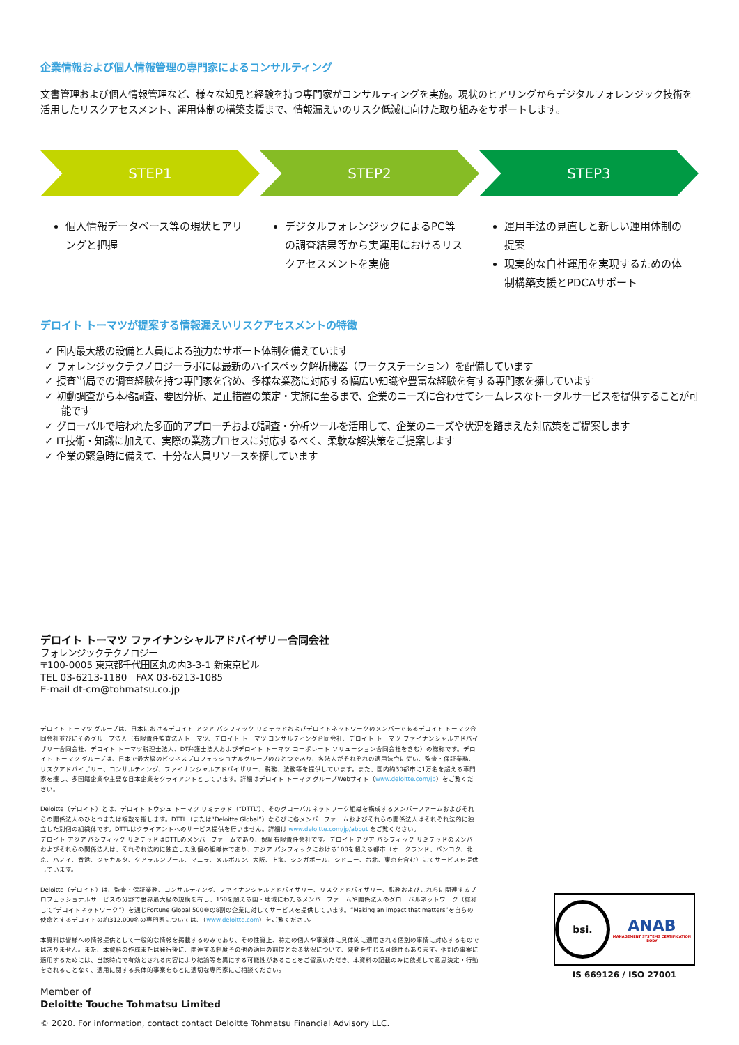企業情報および個人情報管理の専門家によるコンサルティング
文書管理および個人情報管理など、様々な知見と経験を持つ専門家がコンサルティングを実施。現状のヒアリングからデジタルフォレンジック技術を活用したリスクアセスメント、運用体制の構築支援まで、情報漏えいのリスク低減に向けた取り組みをサポートします。
STEP1 STEP2 STEP3
個人情報データベース等の現状ヒアリングと把握
デジタルフォレンジックによるPC等の調査結果等から実運用におけるリスクアセスメントを実施
運用手法の見直しと新しい運用体制の提案
現実的な自社運用を実現するための体制構築支援とPDCAサポート
デロイト トーマツが提案する情報漏えいリスクアセスメントの特徴
✓ 国内最大級の設備と人員による強力なサポート体制を備えています
✓ フォレンジックテクノロジーラボには最新のハイスペック解析機器（ワークステーション）を配備しています
✓ 捜査当局での調査経験を持つ専門家を含め、多様な業務に対応する幅広い知識や豊富な経験を有する専門家を擁しています
✓ 初動調査から本格調査、要因分析、是正措置の策定・実施に至るまで、企業のニーズに合わせてシームレスなトータルサービスを提供することが可能です
✓ グローバルで培われた多面的アプローチおよび調査・分析ツールを活用して、企業のニーズや状況を踏まえた対応策をご提案します
✓ IT技術・知識に加えて、実際の業務プロセスに対応するべく、柔軟な解決策をご提案します
✓ 企業の緊急時に備えて、十分な人員リソースを擁しています
デロイト トーマツ ファイナンシャルアドバイザリー合同会社
フォレンジックテクノロジー
〒100-0005 東京都千代田区丸の内3-3-1 新東京ビル
TEL 03-6213-1180　FAX 03-6213-1085
E-mail dt-cm@tohmatsu.co.jp
デロイト トーマツ グループは、日本におけるデロイト アジア パシフィック リミテッドおよびデロイトネットワークのメンバーであるデロイト トーマツ合同会社並びにそのグループ法人（有限責任監査法人トーマツ、デロイト トーマツ コンサルティング合同会社、デロイト トーマツ ファイナンシャルアドバイザリー合同会社、デロイト トーマツ税理士法人、DT弁護士法人およびデロイト トーマツ コーポレート ソリューション合同会社を含む）の総称です。デロイト トーマツ グループは、日本で最大級のビジネスプロフェッショナルグループのひとつであり、各法人がそれぞれの適用法令に従い、監査・保証業務、リスクアドバイザリー、コンサルティング、ファイナンシャルアドバイザリー、税務、法務等を提供しています。また、国内約30都市に1万名を超える専門家を擁し、多国籍企業や主要な日本企業をクライアントとしています。詳細はデロイト トーマツ グループWebサイト（www.deloitte.com/jp）をご覧ください。
Deloitte（デロイト）とは、デロイト トウシュ トーマツ リミテッド（“DTTL”）、そのグローバルネットワーク組織を構成するメンバーファームおよびそれらの関係法人のひとつまたは複数を指します。DTTL（または“Deloitte Global”）ならびに各メンバーファームおよびそれらの関係法人はそれぞれ法的に独立した別個の組織体です。DTTLはクライアントへのサービス提供を行いません。詳細は www.deloitte.com/jp/about をご覧ください。
デロイト アジア パシフィック リミテッドはDTTLのメンバーファームであり、保証有限責任会社です。デロイト アジア パシフィック リミテッドのメンバーおよびそれらの関係法人は、それぞれ法的に独立した別個の組織体であり、アジア パシフィックにおける100を超える都市（オークランド、バンコク、北京、ハノイ、香港、ジャカルタ、クアラルンプール、マニラ、メルボルン、大阪、上海、シンガポール、シドニー、台北、東京を含む）にてサービスを提供しています。
Deloitte（デロイト）は、監査・保証業務、コンサルティング、ファイナンシャルアドバイザリー、リスクアドバイザリー、税務およびこれらに関連するプロフェッショナルサービスの分野で世界最大級の規模を有し、150を超える国・地域にわたるメンバーファームや関係法人のグローバルネットワーク（総称して“デロイトネットワーク”）を通じFortune Global 500®の8割の企業に対してサービスを提供しています。“Making an impact that matters”を自らの使命とするデロイトの約312,000名の専門家については、（www.deloitte.com）をご覧ください。
本資料は皆様への情報提供として一般的な情報を掲載するのみであり、その性質上、特定の個人や事業体に具体的に適用される個別の事情に対応するものではありません。また、本資料の作成または発行後に、関連する制度その他の適用の前提となる状況について、変動を生じる可能性もあります。個別の事案に適用するためには、当該時点で有効とされる内容により結論等を異にする可能性があることをご留意いただき、本資料の記載のみに依拠して意思決定・行動をされることなく、適用に関する具体的事案をもとに適切な専門家にご相談ください。
Member of
Deloitte Touche Tohmatsu Limited
© 2020. For information, contact contact Deloitte Tohmatsu Financial Advisory LLC.
bsi.
ANAB
MANAGEMENT SYSTEMS CERTIFICATION BODY
IS 669126 / ISO 27001